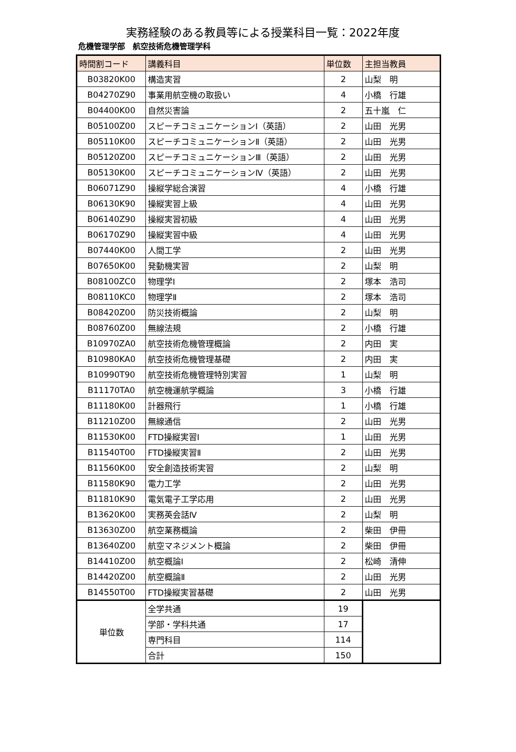実務経験のある教員等による授業科目一覧：2022年度
危機管理学部　航空技術危機管理学科
| 時間割コード | 講義科目 | 単位数 | 主担当教員 |
| --- | --- | --- | --- |
| B03820K00 | 構造実習 | 2 | 山梨 明 |
| B04270Z90 | 事業用航空機の取扱い | 4 | 小橋 行雄 |
| B04400K00 | 自然災害論 | 2 | 五十嵐 仁 |
| B05100Z00 | スピーチコミュニケーションⅠ（英語） | 2 | 山田 光男 |
| B05110K00 | スピーチコミュニケーションⅡ（英語） | 2 | 山田 光男 |
| B05120Z00 | スピーチコミュニケーションⅢ（英語） | 2 | 山田 光男 |
| B05130K00 | スピーチコミュニケーションⅣ（英語） | 2 | 山田 光男 |
| B06071Z90 | 操縦学総合演習 | 4 | 小橋 行雄 |
| B06130K90 | 操縦実習上級 | 4 | 山田 光男 |
| B06140Z90 | 操縦実習初級 | 4 | 山田 光男 |
| B06170Z90 | 操縦実習中級 | 4 | 山田 光男 |
| B07440K00 | 人間工学 | 2 | 山田 光男 |
| B07650K00 | 発動機実習 | 2 | 山梨 明 |
| B08100ZC0 | 物理学Ⅰ | 2 | 塚本 浩司 |
| B08110KC0 | 物理学Ⅱ | 2 | 塚本 浩司 |
| B08420Z00 | 防災技術概論 | 2 | 山梨 明 |
| B08760Z00 | 無線法規 | 2 | 小橋 行雄 |
| B10970ZA0 | 航空技術危機管理概論 | 2 | 内田 実 |
| B10980KA0 | 航空技術危機管理基礎 | 2 | 内田 実 |
| B10990T90 | 航空技術危機管理特別実習 | 1 | 山梨 明 |
| B11170TA0 | 航空機運航学概論 | 3 | 小橋 行雄 |
| B11180K00 | 計器飛行 | 1 | 小橋 行雄 |
| B11210Z00 | 無線通信 | 2 | 山田 光男 |
| B11530K00 | FTD操縦実習Ⅰ | 1 | 山田 光男 |
| B11540T00 | FTD操縦実習Ⅱ | 2 | 山田 光男 |
| B11560K00 | 安全創造技術実習 | 2 | 山梨 明 |
| B11580K90 | 電力工学 | 2 | 山田 光男 |
| B11810K90 | 電気電子工学応用 | 2 | 山田 光男 |
| B13620K00 | 実務英会話Ⅳ | 2 | 山梨 明 |
| B13630Z00 | 航空業務概論 | 2 | 柴田 伊冊 |
| B13640Z00 | 航空マネジメント概論 | 2 | 柴田 伊冊 |
| B14410Z00 | 航空概論Ⅰ | 2 | 松崎 清伸 |
| B14420Z00 | 航空概論Ⅱ | 2 | 山田 光男 |
| B14550T00 | FTD操縦実習基礎 | 2 | 山田 光男 |
| 単位数 | 全学共通 | 19 | |
| | 学部・学科共通 | 17 | |
| | 専門科目 | 114 | |
| | 合計 | 150 | |